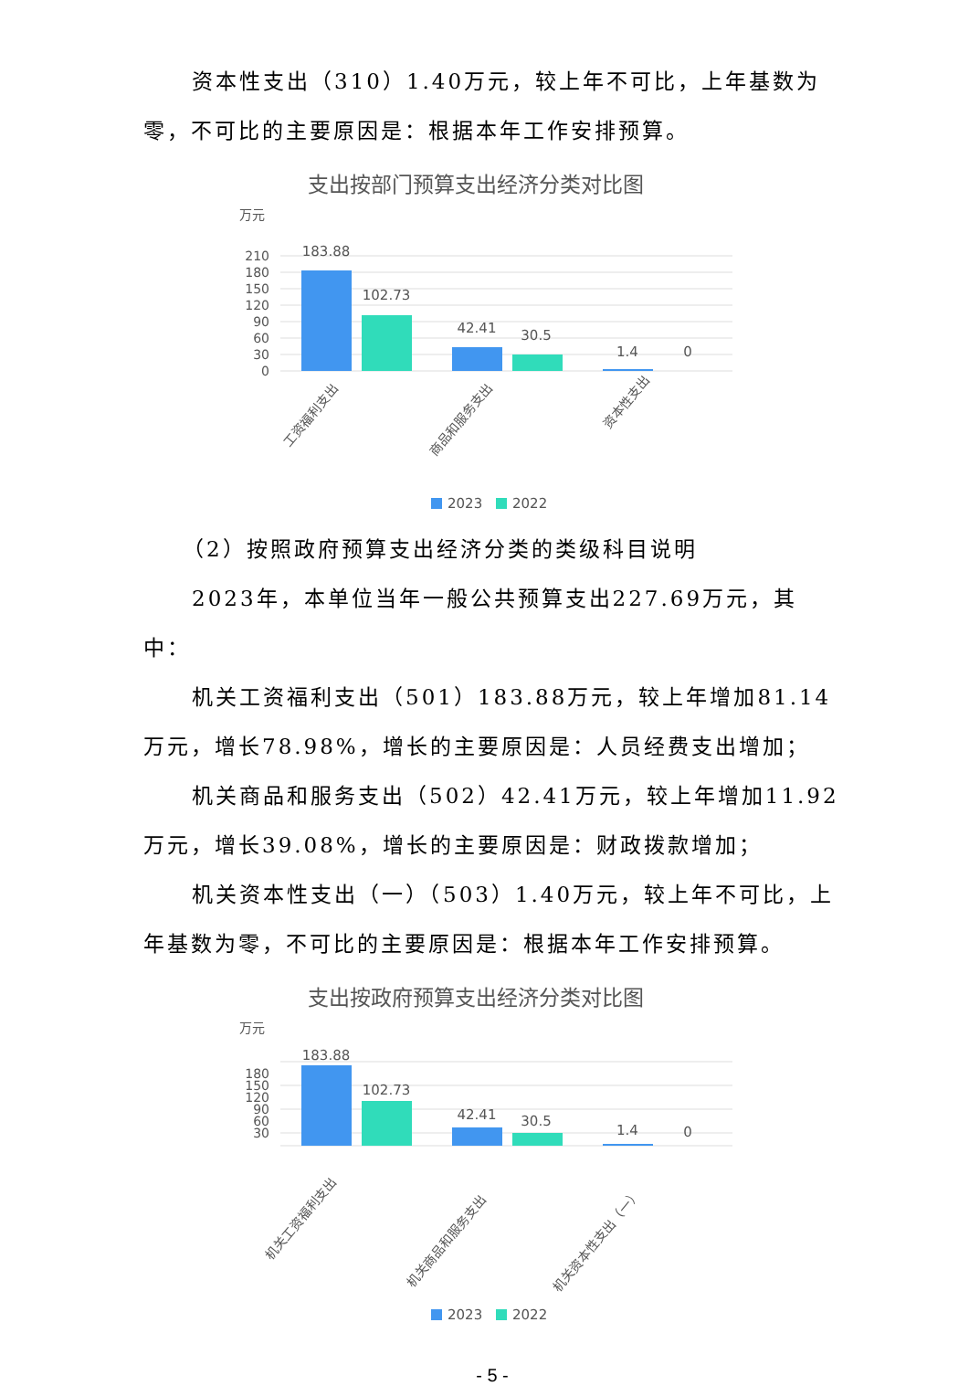资本性支出（310）1.40万元，较上年不可比，上年基数为零，不可比的主要原因是：根据本年工作安排预算。
支出按部门预算支出经济分类对比图
万元
210
180
150
120
90
60
30
0
183.88
102.73
42.41
30.5
1.4
0
工资福利支出
商品和服务支出
资本性支出
2023
2022
（2）按照政府预算支出经济分类的类级科目说明
2023年，本单位当年一般公共预算支出227.69万元，其中：
机关工资福利支出（501）183.88万元，较上年增加81.14万元，增长78.98%，增长的主要原因是：人员经费支出增加；
机关商品和服务支出（502）42.41万元，较上年增加11.92万元，增长39.08%，增长的主要原因是：财政拨款增加；
机关资本性支出（一）（503）1.40万元，较上年不可比，上年基数为零，不可比的主要原因是：根据本年工作安排预算。
支出按政府预算支出经济分类对比图
万元
180
150
120
90
60
30
183.88
102.73
42.41
30.5
1.4
0
机关工资福利支出
机关商品和服务支出
机关资本性支出（一）
2023
2022
- 5 -